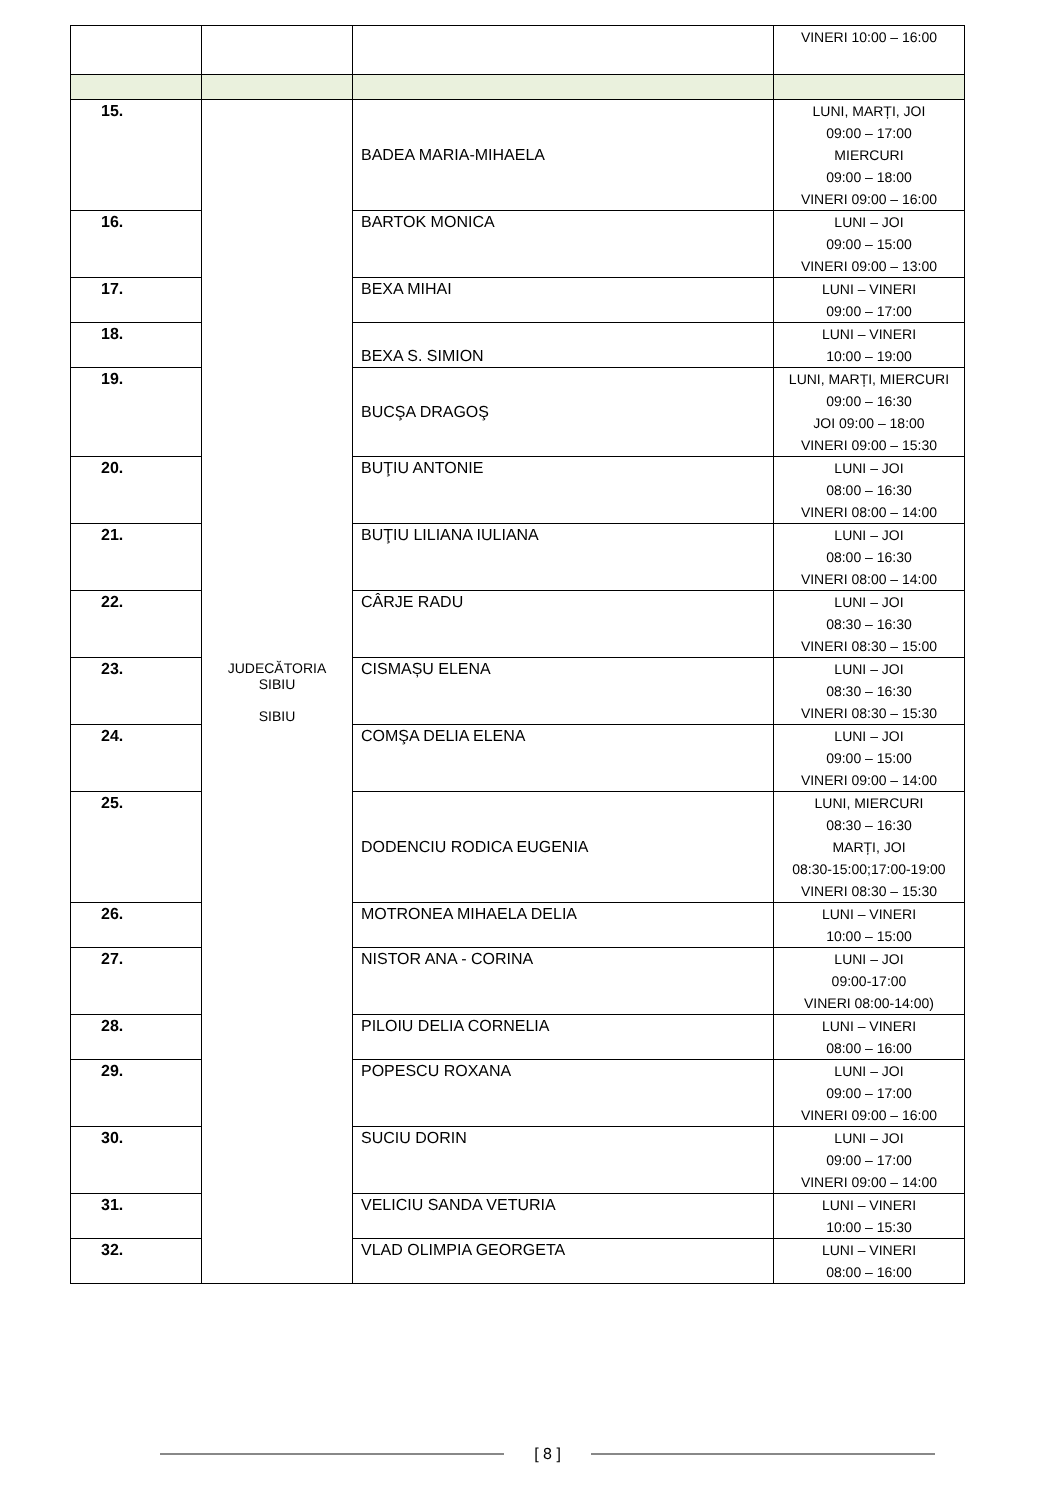| | | | VINERI 10:00 – 16:00 |
| 15. | JUDECĂTORIA SIBIU SIBIU | BADEA MARIA-MIHAELA | LUNI, MARȚI, JOI 09:00 – 17:00 MIERCURI 09:00 – 18:00 VINERI 09:00 – 16:00 |
| 16. | | BARTOK MONICA | LUNI – JOI 09:00 – 15:00 VINERI 09:00 – 13:00 |
| 17. | | BEXA MIHAI | LUNI – VINERI 09:00 – 17:00 |
| 18. | | BEXA S. SIMION | LUNI – VINERI 10:00 – 19:00 |
| 19. | | BUCŞA DRAGOŞ | LUNI, MARȚI, MIERCURI 09:00 – 16:30 JOI 09:00 – 18:00 VINERI 09:00 – 15:30 |
| 20. | | BUŢIU ANTONIE | LUNI – JOI 08:00 – 16:30 VINERI 08:00 – 14:00 |
| 21. | | BUŢIU LILIANA IULIANA | LUNI – JOI 08:00 – 16:30 VINERI 08:00 – 14:00 |
| 22. | | CÂRJE RADU | LUNI – JOI 08:30 – 16:30 VINERI 08:30 – 15:00 |
| 23. | | CISMAȘU ELENA | LUNI – JOI 08:30 – 16:30 VINERI 08:30 – 15:30 |
| 24. | | COMŞA DELIA ELENA | LUNI – JOI 09:00 – 15:00 VINERI 09:00 – 14:00 |
| 25. | | DODENCIU RODICA EUGENIA | LUNI, MIERCURI 08:30 – 16:30 MARȚI, JOI 08:30-15:00;17:00-19:00 VINERI 08:30 – 15:30 |
| 26. | | MOTRONEA MIHAELA DELIA | LUNI – VINERI 10:00 – 15:00 |
| 27. | | NISTOR ANA - CORINA | LUNI – JOI 09:00-17:00 VINERI 08:00-14:00) |
| 28. | | PILOIU DELIA CORNELIA | LUNI – VINERI 08:00 – 16:00 |
| 29. | | POPESCU ROXANA | LUNI – JOI 09:00 – 17:00 VINERI 09:00 – 16:00 |
| 30. | | SUCIU DORIN | LUNI – JOI 09:00 – 17:00 VINERI 09:00 – 14:00 |
| 31. | | VELICIU SANDA VETURIA | LUNI – VINERI 10:00 – 15:30 |
| 32. | | VLAD OLIMPIA GEORGETA | LUNI – VINERI 08:00 – 16:00 |
[ 8 ]